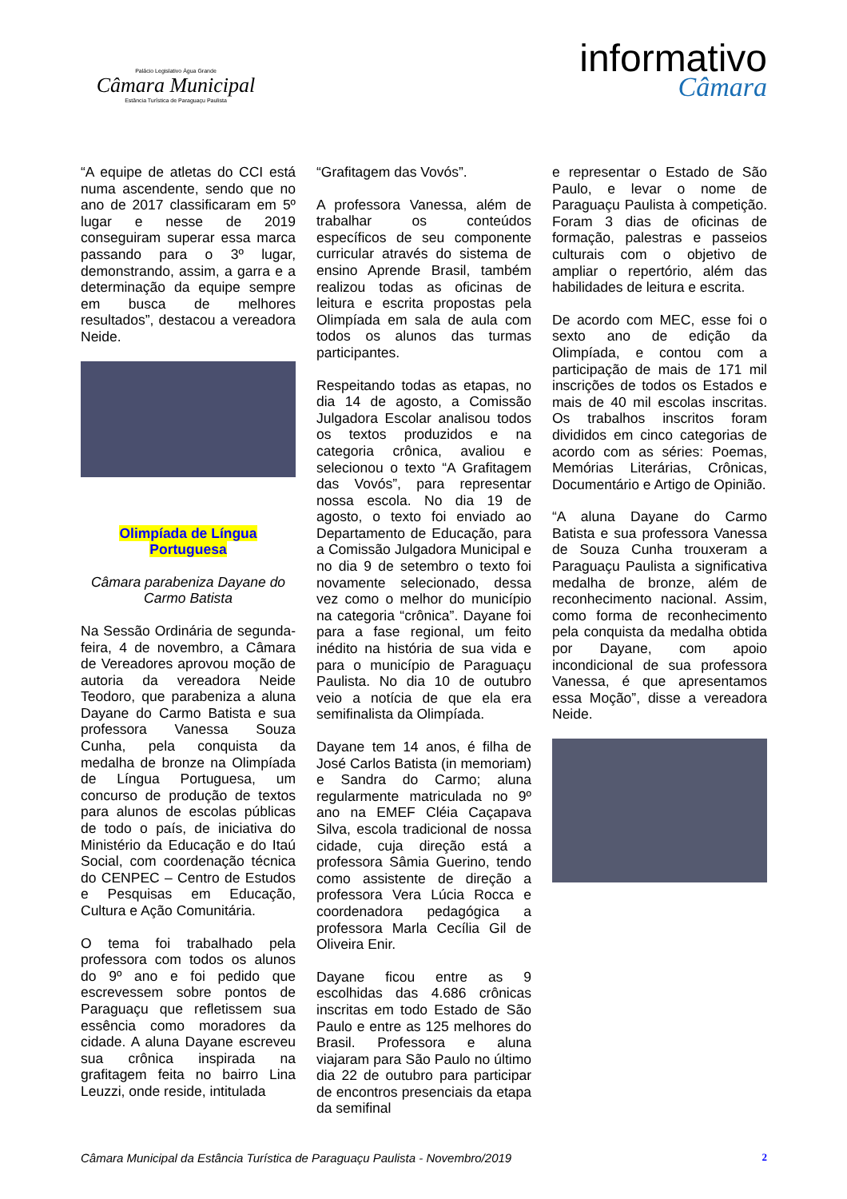Palácio Legislativo Água Grande
Câmara Municipal
Estância Turística de Paraguaçu Paulista
informativo
Câmara
“A equipe de atletas do CCI está numa ascendente, sendo que no ano de 2017 classificaram em 5º lugar e nesse de 2019 conseguiram superar essa marca passando para o 3º lugar, demonstrando, assim, a garra e a determinação da equipe sempre em busca de melhores resultados”, destacou a vereadora Neide.
Olimpíada de Língua Portuguesa
Câmara parabeniza Dayane do Carmo Batista
Na Sessão Ordinária de segunda-feira, 4 de novembro, a Câmara de Vereadores aprovou moção de autoria da vereadora Neide Teodoro, que parabeniza a aluna Dayane do Carmo Batista e sua professora Vanessa Souza Cunha, pela conquista da medalha de bronze na Olimpíada de Língua Portuguesa, um concurso de produção de textos para alunos de escolas públicas de todo o país, de iniciativa do Ministério da Educação e do Itaú Social, com coordenação técnica do CENPEC – Centro de Estudos e Pesquisas em Educação, Cultura e Ação Comunitária.
O tema foi trabalhado pela professora com todos os alunos do 9º ano e foi pedido que escrevessem sobre pontos de Paraguaçu que refletissem sua essência como moradores da cidade. A aluna Dayane escreveu sua crônica inspirada na grafitagem feita no bairro Lina Leuzzi, onde reside, intitulada
“Grafitagem das Vovós”.
A professora Vanessa, além de trabalhar os conteúdos específicos de seu componente curricular através do sistema de ensino Aprende Brasil, também realizou todas as oficinas de leitura e escrita propostas pela Olimpíada em sala de aula com todos os alunos das turmas participantes.
Respeitando todas as etapas, no dia 14 de agosto, a Comissão Julgadora Escolar analisou todos os textos produzidos e na categoria crônica, avaliou e selecionou o texto “A Grafitagem das Vovós”, para representar nossa escola. No dia 19 de agosto, o texto foi enviado ao Departamento de Educação, para a Comissão Julgadora Municipal e no dia 9 de setembro o texto foi novamente selecionado, dessa vez como o melhor do município na categoria “crônica”. Dayane foi para a fase regional, um feito inédito na história de sua vida e para o município de Paraguaçu Paulista. No dia 10 de outubro veio a notícia de que ela era semifinalista da Olimpíada.
Dayane tem 14 anos, é filha de José Carlos Batista (in memoriam) e Sandra do Carmo; aluna regularmente matriculada no 9º ano na EMEF Cléia Caçapava Silva, escola tradicional de nossa cidade, cuja direção está a professora Sâmia Guerino, tendo como assistente de direção a professora Vera Lúcia Rocca e coordenadora pedagógica a professora Marla Cecília Gil de Oliveira Enir.
Dayane ficou entre as 9 escolhidas das 4.686 crônicas inscritas em todo Estado de São Paulo e entre as 125 melhores do Brasil. Professora e aluna viajaram para São Paulo no último dia 22 de outubro para participar de encontros presenciais da etapa da semifinal
e representar o Estado de São Paulo, e levar o nome de Paraguaçu Paulista à competição. Foram 3 dias de oficinas de formação, palestras e passeios culturais com o objetivo de ampliar o repertório, além das habilidades de leitura e escrita.
De acordo com MEC, esse foi o sexto ano de edição da Olimpíada, e contou com a participação de mais de 171 mil inscrições de todos os Estados e mais de 40 mil escolas inscritas. Os trabalhos inscritos foram divididos em cinco categorias de acordo com as séries: Poemas, Memórias Literárias, Crônicas, Documentário e Artigo de Opinião.
“A aluna Dayane do Carmo Batista e sua professora Vanessa de Souza Cunha trouxeram a Paraguaçu Paulista a significativa medalha de bronze, além de reconhecimento nacional. Assim, como forma de reconhecimento pela conquista da medalha obtida por Dayane, com apoio incondicional de sua professora Vanessa, é que apresentamos essa Moção”, disse a vereadora Neide.
Câmara Municipal da Estância Turística de Paraguaçu Paulista - Novembro/2019 2